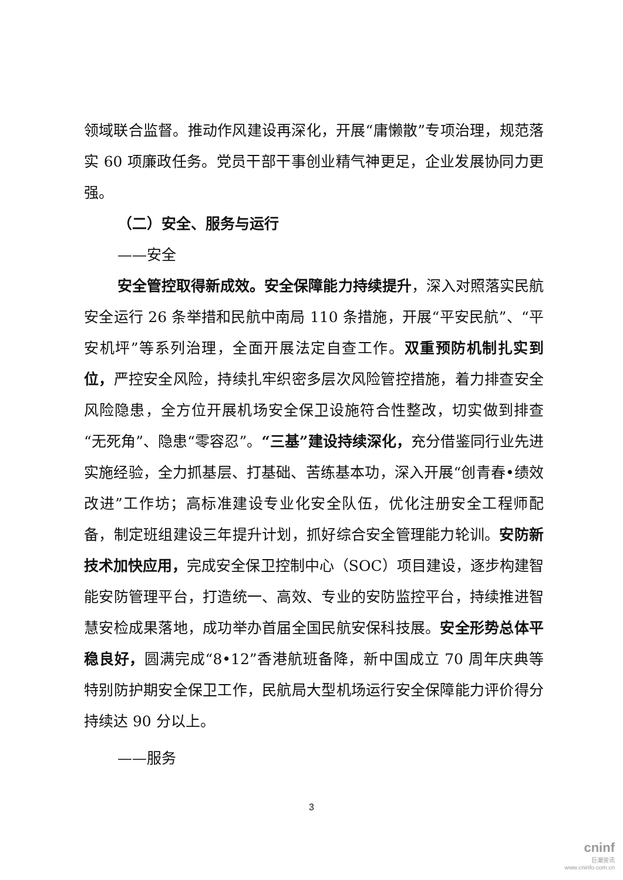领域联合监督。推动作风建设再深化，开展“庸懒散”专项治理，规范落实 60 项廉政任务。党员干部干事创业精气神更足，企业发展协同力更强。
（二）安全、服务与运行
——安全
安全管控取得新成效。安全保障能力持续提升，深入对照落实民航安全运行 26 条举措和民航中南局 110 条措施，开展“平安民航”、“平安机坪”等系列治理，全面开展法定自查工作。双重预防机制扎实到位，严控安全风险，持续扎牢织密多层次风险管控措施，着力排查安全风险隐患，全方位开展机场安全保卫设施符合性整改，切实做到排查“无死角”、隐患“零容忍”。“三基”建设持续深化，充分借鉴同行业先进实施经验，全力抓基层、打基础、苦练基本功，深入开展“创青春•绩效改进”工作坊；高标准建设专业化安全队伍，优化注册安全工程师配备，制定班组建设三年提升计划，抓好综合安全管理能力轮训。安防新技术加快应用，完成安全保卫控制中心（SOC）项目建设，逐步构建智能安防管理平台，打造统一、高效、专业的安防监控平台，持续推进智慧安检成果落地，成功举办首届全国民航安保科技展。安全形势总体平稳良好，圆满完成“8•12”香港航班备降，新中国成立 70 周年庆典等特别防护期安全保卫工作，民航局大型机场运行安全保障能力评价得分持续达 90 分以上。
——服务
3
cninf
巨潮资讯
www.cninfo.com.cn